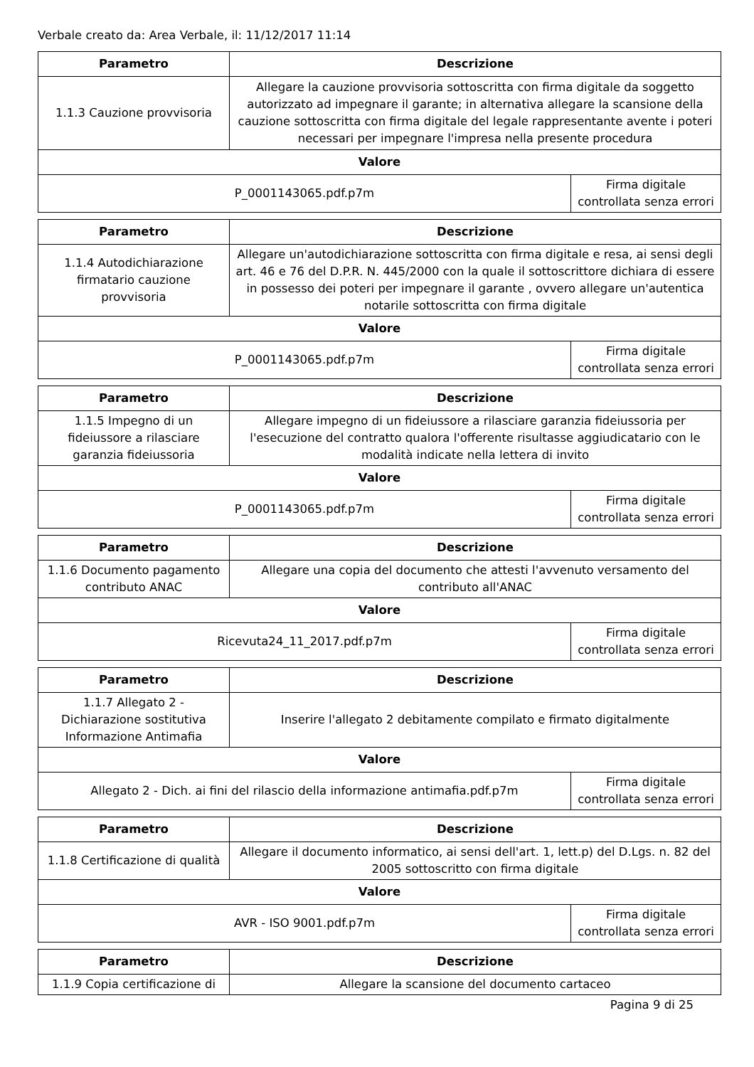Verbale creato da: Area Verbale, il: 11/12/2017 11:14
| Parametro | Descrizione | |
| --- | --- | --- |
| 1.1.3 Cauzione provvisoria | Allegare la cauzione provvisoria sottoscritta con firma digitale da soggetto autorizzato ad impegnare il garante; in alternativa allegare la scansione della cauzione sottoscritta con firma digitale del legale rappresentante avente i poteri necessari per impegnare l'impresa nella presente procedura | |
| Valore | | |
| P_0001143065.pdf.p7m | | Firma digitale controllata senza errori |
| Parametro | Descrizione | |
| --- | --- | --- |
| 1.1.4 Autodichiarazione firmatario cauzione provvisoria | Allegare un'autodichiarazione sottoscritta con firma digitale e resa, ai sensi degli art. 46 e 76 del D.P.R. N. 445/2000 con la quale il sottoscrittore dichiara di essere in possesso dei poteri per impegnare il garante , ovvero allegare un'autentica notarile sottoscritta con firma digitale | |
| Valore | | |
| P_0001143065.pdf.p7m | | Firma digitale controllata senza errori |
| Parametro | Descrizione | |
| --- | --- | --- |
| 1.1.5 Impegno di un fideiussore a rilasciare garanzia fideiussoria | Allegare impegno di un fideiussore a rilasciare garanzia fideiussoria per l'esecuzione del contratto qualora l'offerente risultasse aggiudicatario con le modalità indicate nella lettera di invito | |
| Valore | | |
| P_0001143065.pdf.p7m | | Firma digitale controllata senza errori |
| Parametro | Descrizione | |
| --- | --- | --- |
| 1.1.6 Documento pagamento contributo ANAC | Allegare una copia del documento che attesti l'avvenuto versamento del contributo all'ANAC | |
| Valore | | |
| Ricevuta24_11_2017.pdf.p7m | | Firma digitale controllata senza errori |
| Parametro | Descrizione | |
| --- | --- | --- |
| 1.1.7 Allegato 2 - Dichiarazione sostitutiva Informazione Antimafia | Inserire l'allegato 2 debitamente compilato e firmato digitalmente | |
| Valore | | |
| Allegato 2 - Dich. ai fini del rilascio della informazione antimafia.pdf.p7m | | Firma digitale controllata senza errori |
| Parametro | Descrizione | |
| --- | --- | --- |
| 1.1.8 Certificazione di qualità | Allegare il documento informatico, ai sensi dell'art. 1, lett.p) del D.Lgs. n. 82 del 2005 sottoscritto con firma digitale | |
| Valore | | |
| AVR - ISO 9001.pdf.p7m | | Firma digitale controllata senza errori |
| Parametro | Descrizione |
| --- | --- |
| 1.1.9 Copia certificazione di | Allegare la scansione del documento cartaceo |
Pagina 9 di 25